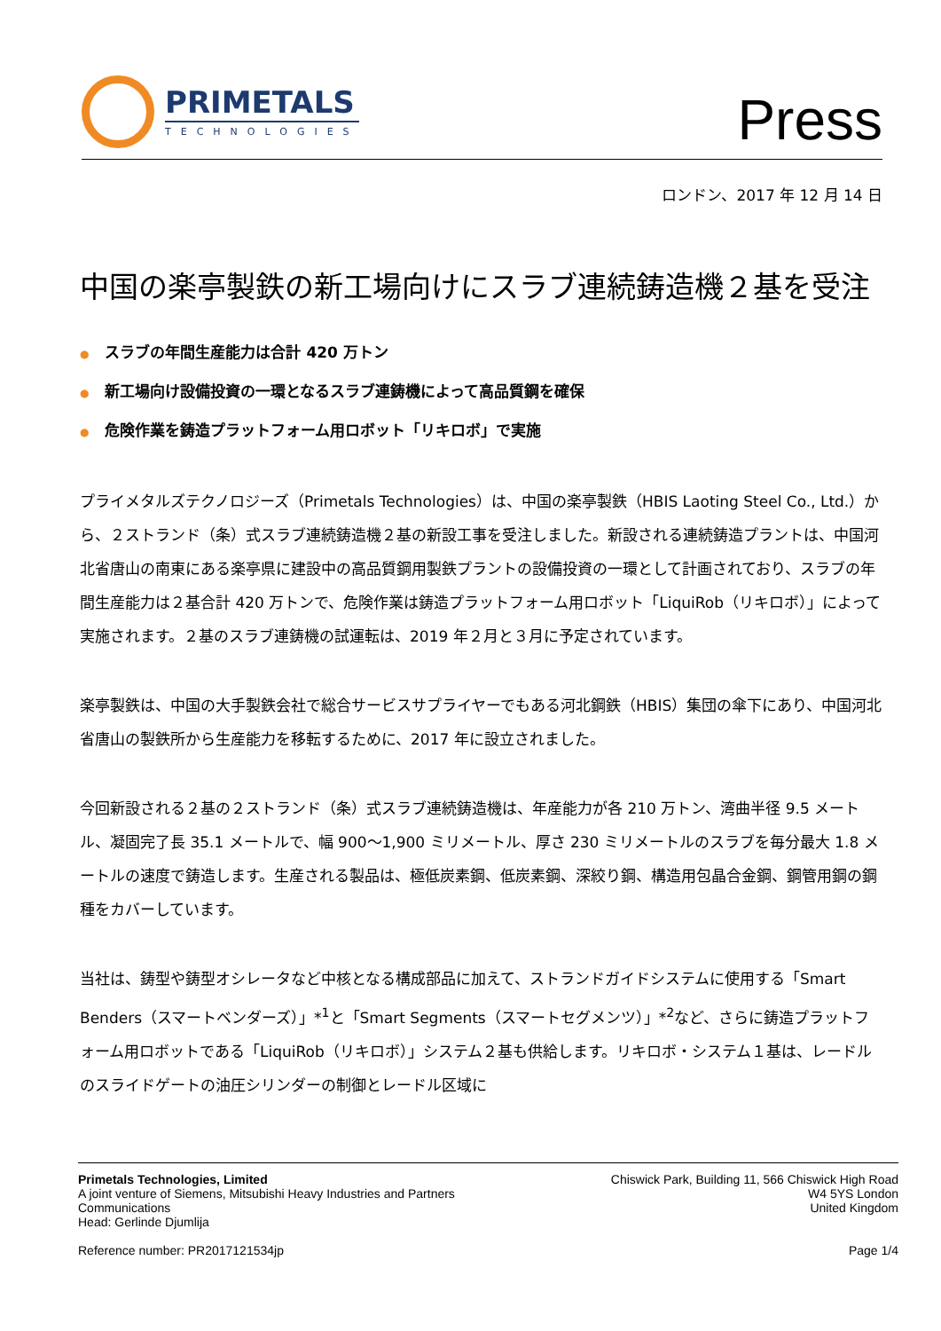PRIMETALS
TECHNOLOGIES
Press
ロンドン、2017 年 12 月 14 日
中国の楽亭製鉄の新工場向けにスラブ連続鋳造機２基を受注
● スラブの年間生産能力は合計 420 万トン
● 新工場向け設備投資の一環となるスラブ連鋳機によって高品質鋼を確保
● 危険作業を鋳造プラットフォーム用ロボット「リキロボ」で実施
プライメタルズテクノロジーズ（Primetals Technologies）は、中国の楽亭製鉄（HBIS Laoting Steel Co., Ltd.）から、２ストランド（条）式スラブ連続鋳造機２基の新設工事を受注しました。新設される連続鋳造プラントは、中国河北省唐山の南東にある楽亭県に建設中の高品質鋼用製鉄プラントの設備投資の一環として計画されており、スラブの年間生産能力は２基合計 420 万トンで、危険作業は鋳造プラットフォーム用ロボット「LiquiRob（リキロボ）」によって実施されます。２基のスラブ連鋳機の試運転は、2019 年２月と３月に予定されています。
楽亭製鉄は、中国の大手製鉄会社で総合サービスサプライヤーでもある河北鋼鉄（HBIS）集団の傘下にあり、中国河北省唐山の製鉄所から生産能力を移転するために、2017 年に設立されました。
今回新設される２基の２ストランド（条）式スラブ連続鋳造機は、年産能力が各 210 万トン、湾曲半径 9.5 メートル、凝固完了長 35.1 メートルで、幅 900〜1,900 ミリメートル、厚さ 230 ミリメートルのスラブを毎分最大 1.8 メートルの速度で鋳造します。生産される製品は、極低炭素鋼、低炭素鋼、深絞り鋼、構造用包晶合金鋼、鋼管用鋼の鋼種をカバーしています。
当社は、鋳型や鋳型オシレータなど中核となる構成部品に加えて、ストランドガイドシステムに使用する「Smart Benders（スマートベンダーズ）」*<sup>1</sup>と「Smart Segments（スマートセグメンツ）」*<sup>2</sup>など、さらに鋳造プラットフォーム用ロボットである「LiquiRob（リキロボ）」システム２基も供給します。リキロボ・システム１基は、レードルのスライドゲートの油圧シリンダーの制御とレードル区域に
Primetals Technologies, Limited
A joint venture of Siemens, Mitsubishi Heavy Industries and Partners
Communications
Head: Gerlinde Djumlija
Chiswick Park, Building 11, 566 Chiswick High Road
W4 5YS London
United Kingdom
Reference number: PR2017121534jp
Page 1/4